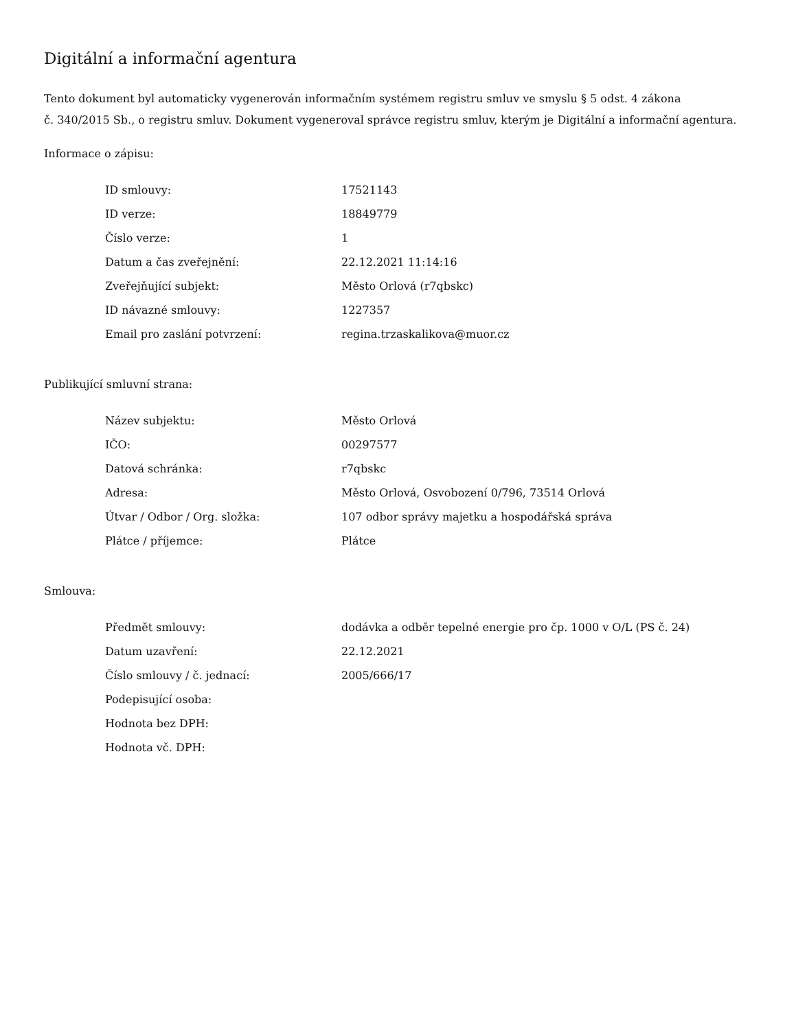Digitální a informační agentura
Tento dokument byl automaticky vygenerován informačním systémem registru smluv ve smyslu § 5 odst. 4 zákona
č. 340/2015 Sb., o registru smluv. Dokument vygeneroval správce registru smluv, kterým je Digitální a informační agentura.
Informace o zápisu:
| ID smlouvy: | 17521143 |
| ID verze: | 18849779 |
| Číslo verze: | 1 |
| Datum a čas zveřejnění: | 22.12.2021 11:14:16 |
| Zveřejňující subjekt: | Město Orlová (r7qbskc) |
| ID návazné smlouvy: | 1227357 |
| Email pro zaslání potvrzení: | regina.trzaskalikova@muor.cz |
Publikující smluvní strana:
| Název subjektu: | Město Orlová |
| IČO: | 00297577 |
| Datová schránka: | r7qbskc |
| Adresa: | Město Orlová, Osvobození 0/796, 73514 Orlová |
| Útvar / Odbor / Org. složka: | 107 odbor správy majetku a hospodářská správa |
| Plátce / příjemce: | Plátce |
Smlouva:
| Předmět smlouvy: | dodávka a odběr tepelné energie pro čp. 1000 v O/L (PS č. 24) |
| Datum uzavření: | 22.12.2021 |
| Číslo smlouvy / č. jednací: | 2005/666/17 |
| Podepisující osoba: | |
| Hodnota bez DPH: | |
| Hodnota vč. DPH: | |